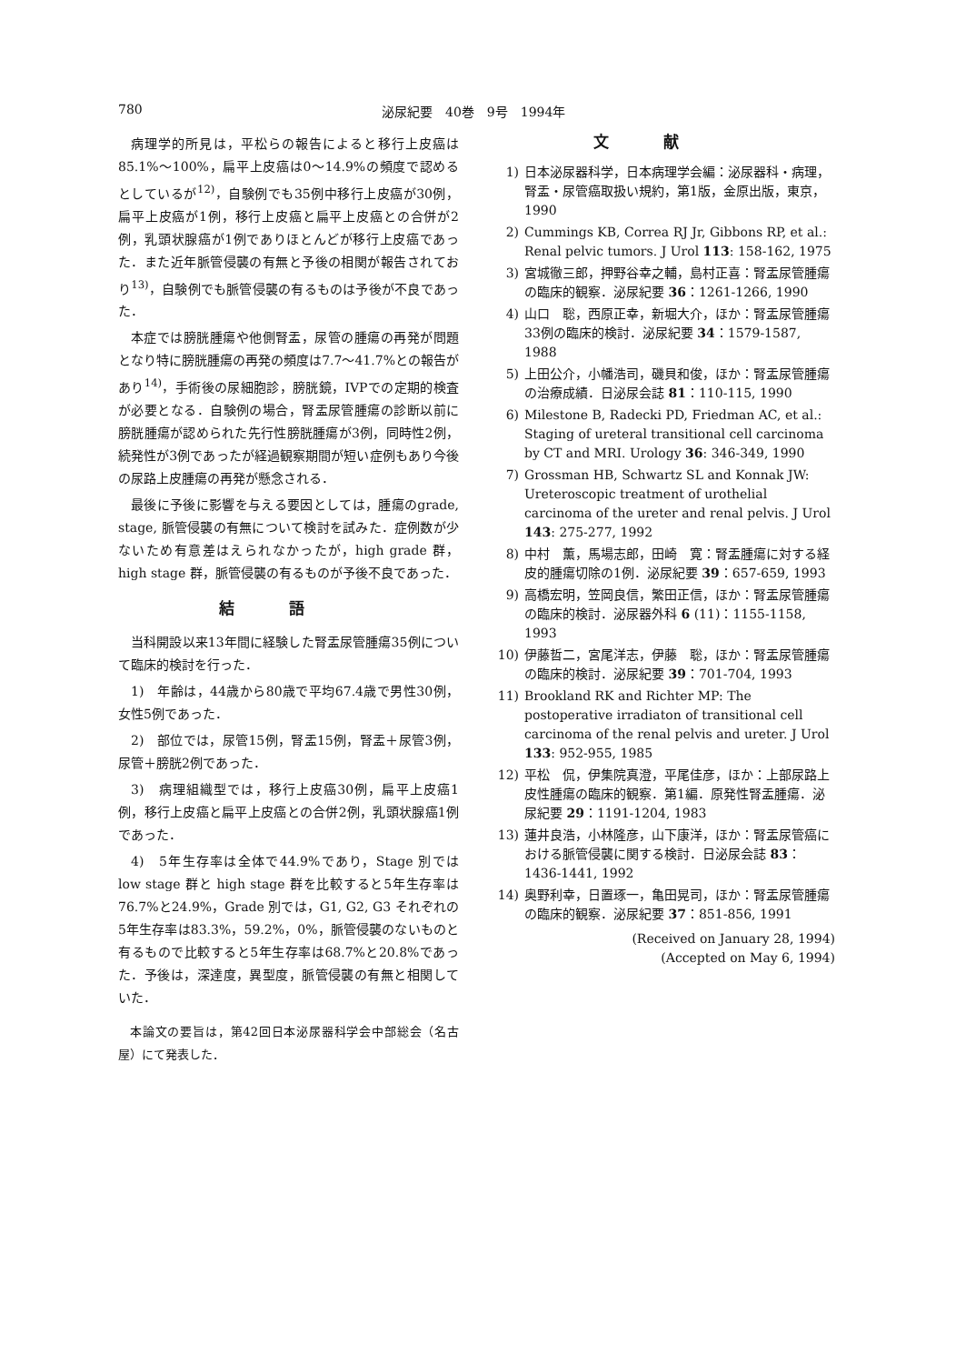780 泌尿紀要　40巻　9号　1994年
病理学的所見は，平松らの報告によると移行上皮癌は85.1%～100%，扁平上皮癌は0～14.9%の頻度で認めるとしているが<sup>12)</sup>，自験例でも35例中移行上皮癌が30例，扁平上皮癌が1例，移行上皮癌と扁平上皮癌との合併が2例，乳頭状腺癌が1例でありほとんどが移行上皮癌であった．また近年脈管侵襲の有無と予後の相関が報告されており<sup>13)</sup>，自験例でも脈管侵襲の有るものは予後が不良であった．
本症では膀胱腫瘍や他側腎盂，尿管の腫瘍の再発が問題となり特に膀胱腫瘍の再発の頻度は7.7～41.7%との報告があり<sup>14)</sup>，手術後の尿細胞診，膀胱鏡，IVPでの定期的検査が必要となる．自験例の場合，腎盂尿管腫瘍の診断以前に膀胱腫瘍が認められた先行性膀胱腫瘍が3例，同時性2例，続発性が3例であったが経過観察期間が短い症例もあり今後の尿路上皮腫瘍の再発が懸念される．
最後に予後に影響を与える要因としては，腫瘍のgrade, stage, 脈管侵襲の有無について検討を試みた．症例数が少ないため有意差はえられなかったが，high grade 群，high stage 群，脈管侵襲の有るものが予後不良であった．
結語
当科開設以来13年間に経験した腎盂尿管腫瘍35例について臨床的検討を行った．
1)　年齢は，44歳から80歳で平均67.4歳で男性30例，女性5例であった．
2)　部位では，尿管15例，腎盂15例，腎盂＋尿管3例，尿管＋膀胱2例であった．
3)　病理組織型では，移行上皮癌30例，扁平上皮癌1例，移行上皮癌と扁平上皮癌との合併2例，乳頭状腺癌1例であった．
4)　5年生存率は全体で44.9%であり，Stage 別では low stage 群と high stage 群を比較すると5年生存率は76.7%と24.9%，Grade 別では，G1, G2, G3 それぞれの5年生存率は83.3%，59.2%，0%，脈管侵襲のないものと有るもので比較すると5年生存率は68.7%と20.8%であった．予後は，深達度，異型度，脈管侵襲の有無と相関していた．
本論文の要旨は，第42回日本泌尿器科学会中部総会（名古屋）にて発表した．
文献
1) 日本泌尿器科学，日本病理学会編：泌尿器科・病理，腎盂・尿管癌取扱い規約，第1版，金原出版，東京，1990
2) Cummings KB, Correa RJ Jr, Gibbons RP, et al.: Renal pelvic tumors. J Urol 113: 158-162, 1975
3) 宮城徹三郎，押野谷幸之輔，島村正喜：腎盂尿管腫瘍の臨床的観察．泌尿紀要 36：1261-1266, 1990
4) 山口　聡，西原正幸，新堀大介，ほか：腎盂尿管腫瘍33例の臨床的検討．泌尿紀要 34：1579-1587, 1988
5) 上田公介，小幡浩司，磯貝和俊，ほか：腎盂尿管腫瘍の治療成績．日泌尿会誌 81：110-115, 1990
6) Milestone B, Radecki PD, Friedman AC, et al.: Staging of ureteral transitional cell carcinoma by CT and MRI. Urology 36: 346-349, 1990
7) Grossman HB, Schwartz SL and Konnak JW: Ureteroscopic treatment of urothelial carcinoma of the ureter and renal pelvis. J Urol 143: 275-277, 1992
8) 中村　薫，馬場志郎，田崎　寛：腎盂腫瘍に対する経皮的腫瘍切除の1例．泌尿紀要 39：657-659, 1993
9) 高橋宏明，笠岡良信，繁田正信，ほか：腎盂尿管腫瘍の臨床的検討．泌尿器外科 6 (11)：1155-1158, 1993
10) 伊藤哲二，宮尾洋志，伊藤　聡，ほか：腎盂尿管腫瘍の臨床的検討．泌尿紀要 39：701-704, 1993
11) Brookland RK and Richter MP: The postoperative irradiaton of transitional cell carcinoma of the renal pelvis and ureter. J Urol 133: 952-955, 1985
12) 平松　侃，伊集院真澄，平尾佳彦，ほか：上部尿路上皮性腫瘍の臨床的観察．第1編．原発性腎盂腫瘍．泌尿紀要 29：1191-1204, 1983
13) 蓮井良浩，小林隆彦，山下康洋，ほか：腎盂尿管癌における脈管侵襲に関する検討．日泌尿会誌 83：1436-1441, 1992
14) 奥野利幸，日置琢一，亀田晃司，ほか：腎盂尿管腫瘍の臨床的観察．泌尿紀要 37：851-856, 1991
(Received on January 28, 1994)
(Accepted on May 6, 1994)